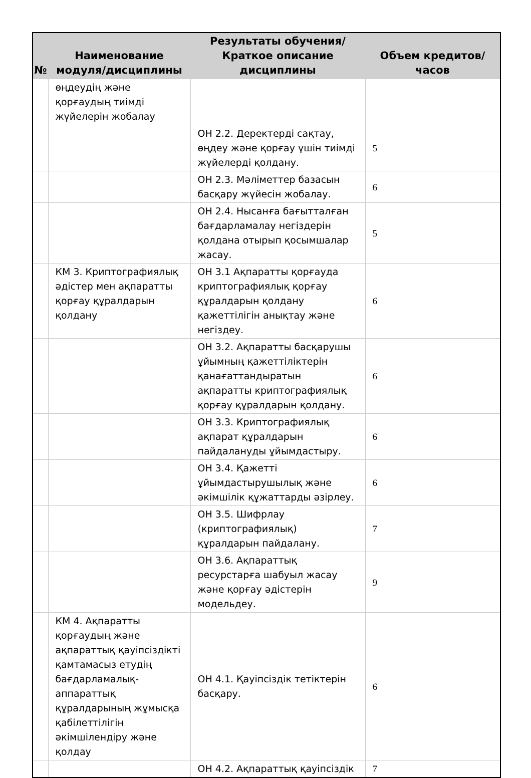| № | Наименование модуля/дисциплины | Результаты обучения/Краткое описание дисциплины | Объем кредитов/часов |
| --- | --- | --- | --- |
| | өңдеудің және қорғаудың тиімді жүйелерін жобалау | | |
| | | ОН 2.2. Деректерді сақтау, өңдеу және қорғау үшін тиімді жүйелерді қолдану. | 5 |
| | | ОН 2.3. Мәліметтер базасын басқару жүйесін жобалау. | 6 |
| | | ОН 2.4. Нысанға бағытталған бағдарламалау негіздерін қолдана отырып қосымшалар жасау. | 5 |
| | КМ 3. Криптографиялық әдістер мен ақпаратты қорғау құралдарын қолдану | ОН 3.1 Ақпаратты қорғауда криптографиялық қорғау құралдарын қолдану қажеттілігін анықтау және негіздеу. | 6 |
| | | ОН 3.2. Ақпаратты басқарушы ұйымның қажеттіліктерін қанағаттандыратын ақпаратты криптографиялық қорғау құралдарын қолдану. | 6 |
| | | ОН 3.3. Криптографиялық ақпарат құралдарын пайдалануды ұйымдастыру. | 6 |
| | | ОН 3.4. Қажетті ұйымдастырушылық және әкімшілік құжаттарды әзірлеу. | 6 |
| | | ОН 3.5. Шифрлау (криптографиялық) құралдарын пайдалану. | 7 |
| | | ОН 3.6. Ақпараттық ресурстарға шабуыл жасау және қорғау әдістерін модельдеу. | 9 |
| | КМ 4. Ақпаратты қорғаудың және ақпараттық қауіпсіздікті қамтамасыз етудің бағдарламалық-аппараттық құралдарының жұмысқа қабілеттілігін әкімшілендіру және қолдау | ОН 4.1. Қауіпсіздік тетіктерін басқару. | 6 |
| | | ОН 4.2. Ақпараттық қауіпсіздік | 7 |